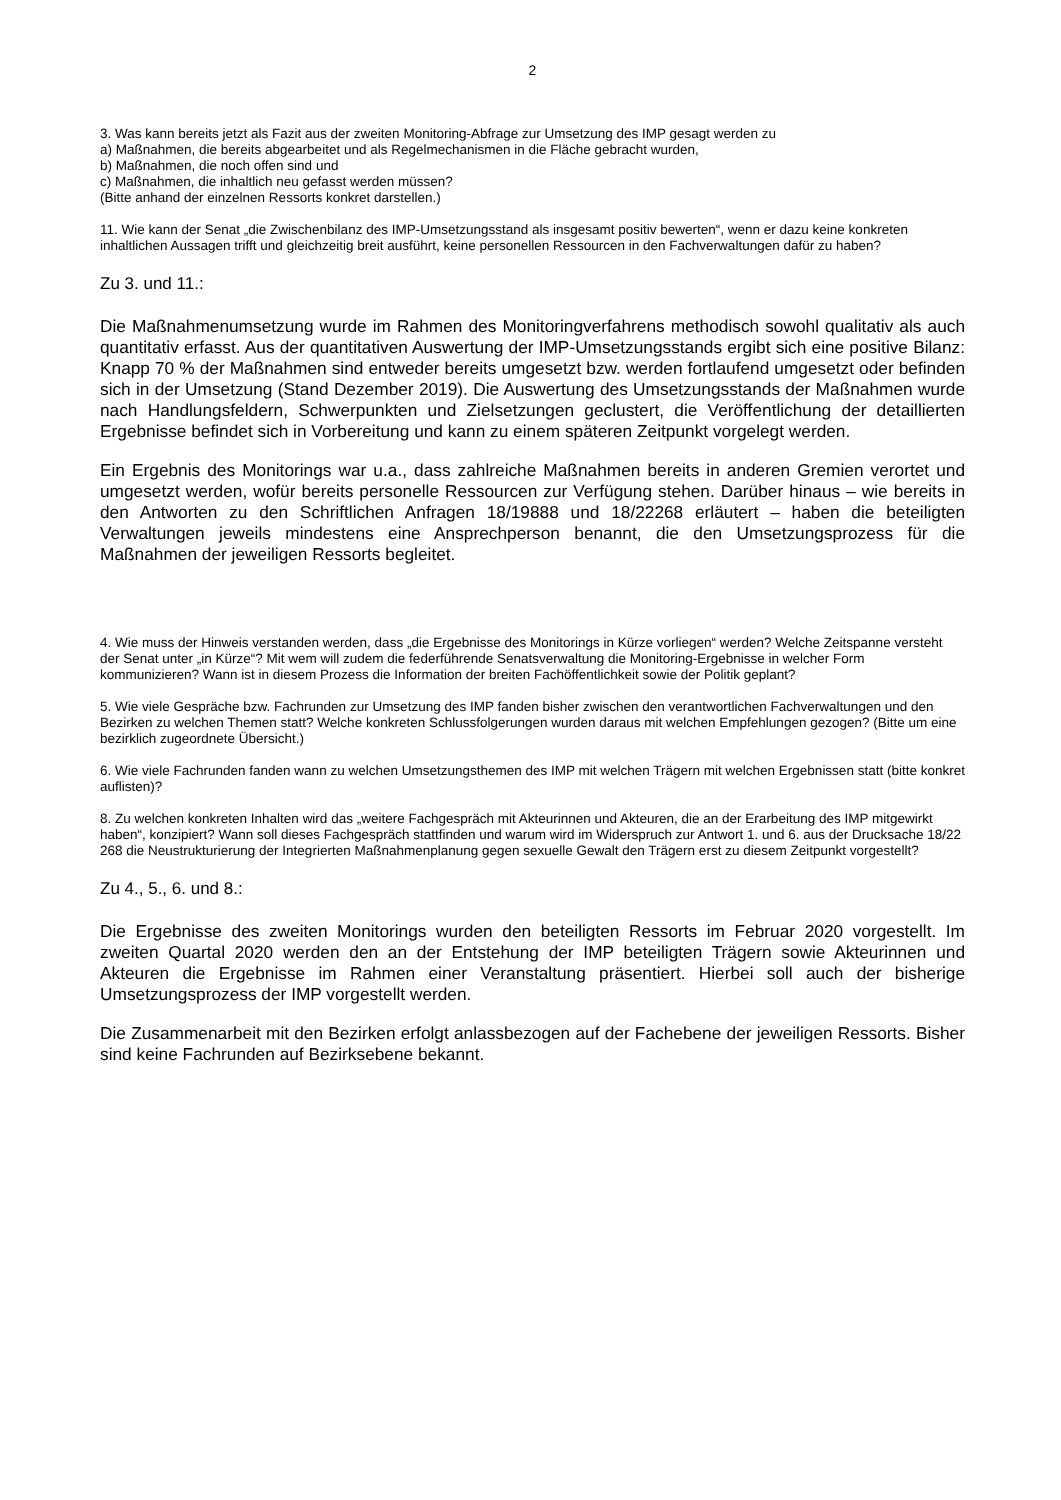2
3. Was kann bereits jetzt als Fazit aus der zweiten Monitoring-Abfrage zur Umsetzung des IMP gesagt werden zu
a) Maßnahmen, die bereits abgearbeitet und als Regelmechanismen in die Fläche gebracht wurden,
b) Maßnahmen, die noch offen sind und
c) Maßnahmen, die inhaltlich neu gefasst werden müssen?
(Bitte anhand der einzelnen Ressorts konkret darstellen.)
11. Wie kann der Senat „die Zwischenbilanz des IMP-Umsetzungsstand als insgesamt positiv bewerten“, wenn er dazu keine konkreten inhaltlichen Aussagen trifft und gleichzeitig breit ausführt, keine personellen Ressourcen in den Fachverwaltungen dafür zu haben?
Zu 3. und 11.:
Die Maßnahmenumsetzung wurde im Rahmen des Monitoringverfahrens methodisch sowohl qualitativ als auch quantitativ erfasst. Aus der quantitativen Auswertung der IMP-Umsetzungsstands ergibt sich eine positive Bilanz: Knapp 70 % der Maßnahmen sind entweder bereits umgesetzt bzw. werden fortlaufend umgesetzt oder befinden sich in der Umsetzung (Stand Dezember 2019). Die Auswertung des Umsetzungsstands der Maßnahmen wurde nach Handlungsfeldern, Schwerpunkten und Zielsetzungen geclustert, die Veröffentlichung der detaillierten Ergebnisse befindet sich in Vorbereitung und kann zu einem späteren Zeitpunkt vorgelegt werden.
Ein Ergebnis des Monitorings war u.a., dass zahlreiche Maßnahmen bereits in anderen Gremien verortet und umgesetzt werden, wofür bereits personelle Ressourcen zur Verfügung stehen. Darüber hinaus – wie bereits in den Antworten zu den Schriftlichen Anfragen 18/19888 und 18/22268 erläutert – haben die beteiligten Verwaltungen jeweils mindestens eine Ansprechperson benannt, die den Umsetzungsprozess für die Maßnahmen der jeweiligen Ressorts begleitet.
4. Wie muss der Hinweis verstanden werden, dass „die Ergebnisse des Monitorings in Kürze vorliegen“ werden? Welche Zeitspanne versteht der Senat unter „in Kürze“? Mit wem will zudem die federführende Senatsverwaltung die Monitoring-Ergebnisse in welcher Form kommunizieren? Wann ist in diesem Prozess die Information der breiten Fachöffentlichkeit sowie der Politik geplant?
5. Wie viele Gespräche bzw. Fachrunden zur Umsetzung des IMP fanden bisher zwischen den verantwortlichen Fachverwaltungen und den Bezirken zu welchen Themen statt? Welche konkreten Schlussfolgerungen wurden daraus mit welchen Empfehlungen gezogen? (Bitte um eine bezirklich zugeordnete Übersicht.)
6. Wie viele Fachrunden fanden wann zu welchen Umsetzungsthemen des IMP mit welchen Trägern mit welchen Ergebnissen statt (bitte konkret auflisten)?
8. Zu welchen konkreten Inhalten wird das „weitere Fachgespräch mit Akteurinnen und Akteuren, die an der Erarbeitung des IMP mitgewirkt haben“, konzipiert? Wann soll dieses Fachgespräch stattfinden und warum wird im Widerspruch zur Antwort 1. und 6. aus der Drucksache 18/22 268 die Neustrukturierung der Integrierten Maßnahmenplanung gegen sexuelle Gewalt den Trägern erst zu diesem Zeitpunkt vorgestellt?
Zu 4., 5., 6. und 8.:
Die Ergebnisse des zweiten Monitorings wurden den beteiligten Ressorts im Februar 2020 vorgestellt. Im zweiten Quartal 2020 werden den an der Entstehung der IMP beteiligten Trägern sowie Akteurinnen und Akteuren die Ergebnisse im Rahmen einer Veranstaltung präsentiert. Hierbei soll auch der bisherige Umsetzungsprozess der IMP vorgestellt werden.
Die Zusammenarbeit mit den Bezirken erfolgt anlassbezogen auf der Fachebene der jeweiligen Ressorts. Bisher sind keine Fachrunden auf Bezirksebene bekannt.